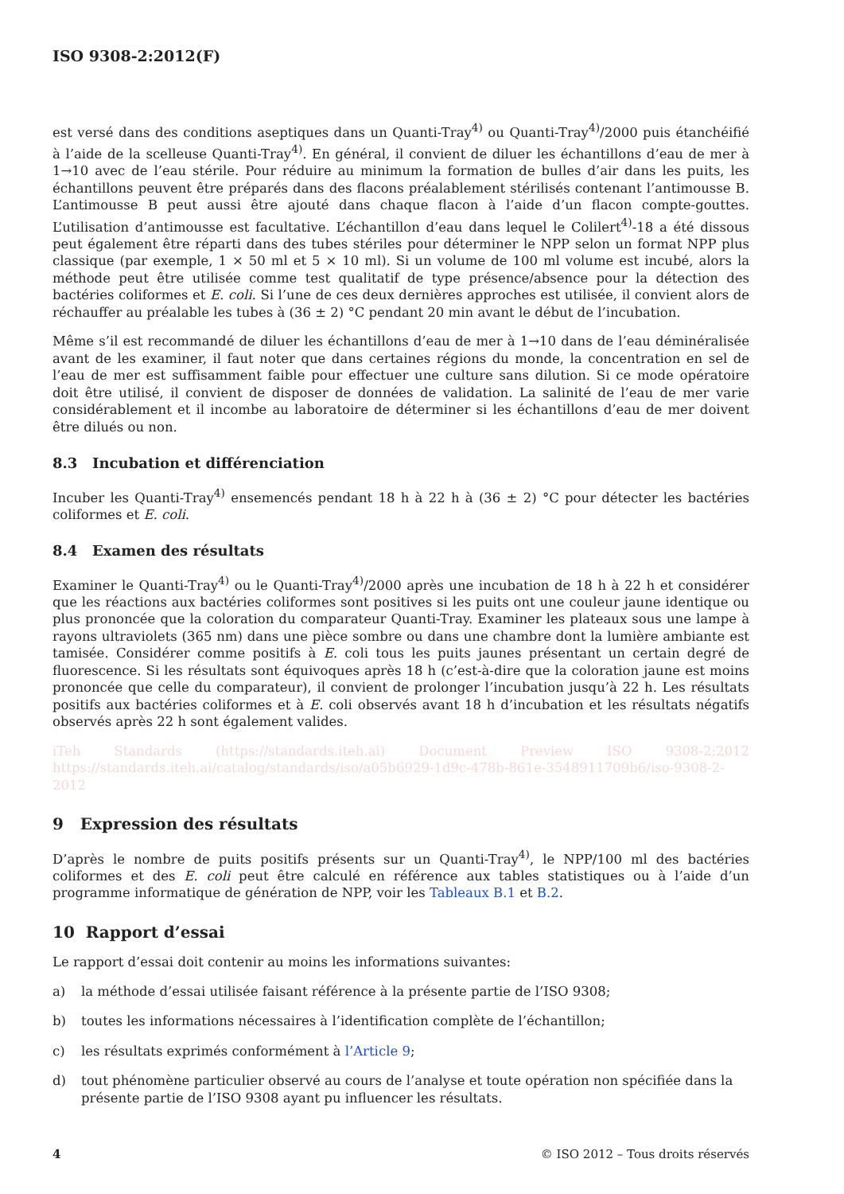ISO 9308-2:2012(F)
est versé dans des conditions aseptiques dans un Quanti-Tray<sup>4)</sup> ou Quanti-Tray<sup>4)</sup>/2000 puis étanchéifié à l’aide de la scelleuse Quanti-Tray<sup>4)</sup>. En général, il convient de diluer les échantillons d’eau de mer à 1→10 avec de l’eau stérile. Pour réduire au minimum la formation de bulles d’air dans les puits, les échantillons peuvent être préparés dans des flacons préalablement stérilisés contenant l’antimousse B. L’antimousse B peut aussi être ajouté dans chaque flacon à l’aide d’un flacon compte-gouttes. L’utilisation d’antimousse est facultative. L’échantillon d’eau dans lequel le Colilert<sup>4)</sup>-18 a été dissous peut également être réparti dans des tubes stériles pour déterminer le NPP selon un format NPP plus classique (par exemple, 1 × 50 ml et 5 × 10 ml). Si un volume de 100 ml volume est incubé, alors la méthode peut être utilisée comme test qualitatif de type présence/absence pour la détection des bactéries coliformes et E. coli. Si l’une de ces deux dernières approches est utilisée, il convient alors de réchauffer au préalable les tubes à (36 ± 2) °C pendant 20 min avant le début de l’incubation.
Même s’il est recommandé de diluer les échantillons d’eau de mer à 1→10 dans de l’eau déminéralisée avant de les examiner, il faut noter que dans certaines régions du monde, la concentration en sel de l’eau de mer est suffisamment faible pour effectuer une culture sans dilution. Si ce mode opératoire doit être utilisé, il convient de disposer de données de validation. La salinité de l’eau de mer varie considérablement et il incombe au laboratoire de déterminer si les échantillons d’eau de mer doivent être dilués ou non.
8.3 Incubation et différenciation
Incuber les Quanti-Tray<sup>4)</sup> ensemencés pendant 18 h à 22 h à (36 ± 2) °C pour détecter les bactéries coliformes et E. coli.
8.4 Examen des résultats
Examiner le Quanti-Tray<sup>4)</sup> ou le Quanti-Tray<sup>4)</sup>/2000 après une incubation de 18 h à 22 h et considérer que les réactions aux bactéries coliformes sont positives si les puits ont une couleur jaune identique ou plus prononcée que la coloration du comparateur Quanti-Tray. Examiner les plateaux sous une lampe à rayons ultraviolets (365 nm) dans une pièce sombre ou dans une chambre dont la lumière ambiante est tamisée. Considérer comme positifs à E. coli tous les puits jaunes présentant un certain degré de fluorescence. Si les résultats sont équivoques après 18 h (c’est-à-dire que la coloration jaune est moins prononcée que celle du comparateur), il convient de prolonger l’incubation jusqu’à 22 h. Les résultats positifs aux bactéries coliformes et à E. coli observés avant 18 h d’incubation et les résultats négatifs observés après 22 h sont également valides.
iTeh Standards (https://standards.iteh.ai) Document Preview ISO 9308-2:2012 https://standards.iteh.ai/catalog/standards/iso/a05b6929-1d9c-478b-861e-3548911709b6/iso-9308-2-2012
9 Expression des résultats
D’après le nombre de puits positifs présents sur un Quanti-Tray<sup>4)</sup>, le NPP/100 ml des bactéries coliformes et des E. coli peut être calculé en référence aux tables statistiques ou à l’aide d’un programme informatique de génération de NPP, voir les Tableaux B.1 et B.2.
10 Rapport d’essai
Le rapport d’essai doit contenir au moins les informations suivantes:
a) la méthode d’essai utilisée faisant référence à la présente partie de l’ISO 9308;
b) toutes les informations nécessaires à l’identification complète de l’échantillon;
c) les résultats exprimés conformément à l’Article 9;
d) tout phénomène particulier observé au cours de l’analyse et toute opération non spécifiée dans la présente partie de l’ISO 9308 ayant pu influencer les résultats.
4 © ISO 2012 – Tous droits réservés